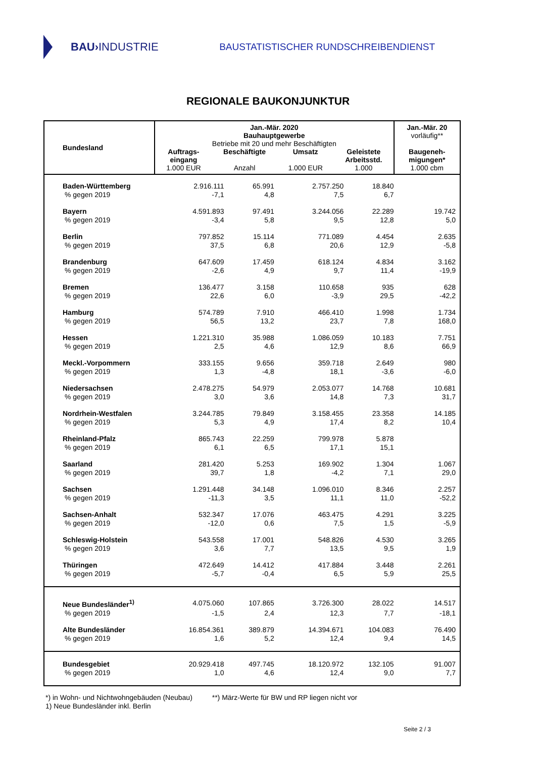BAU› INDUSTRIE
BAUSTATISTISCHER RUNDSCHREIBENDIENST
REGIONALE BAUKONJUNKTUR
| Bundesland | Jan.-Mär. 2020 Bauhauptgewerbe Betriebe mit 20 und mehr Beschäftigten Auftrags- eingang 1.000 EUR Beschäftigte Anzahl Umsatz 1.000 EUR Geleistete Arbeitsstd. 1.000 | | | | Jan.-Mär. 20 vorläufig** Baugeneh- migungen* 1.000 cbm |
| --- | --- | --- | --- | --- | --- |
| Baden-Württemberg | 2.916.111 | 65.991 | 2.757.250 | 18.840 | |
| % gegen 2019 | -7,1 | 4,8 | 7,5 | 6,7 | |
| Bayern | 4.591.893 | 97.491 | 3.244.056 | 22.289 | 19.742 |
| % gegen 2019 | -3,4 | 5,8 | 9,5 | 12,8 | 5,0 |
| Berlin | 797.852 | 15.114 | 771.089 | 4.454 | 2.635 |
| % gegen 2019 | 37,5 | 6,8 | 20,6 | 12,9 | -5,8 |
| Brandenburg | 647.609 | 17.459 | 618.124 | 4.834 | 3.162 |
| % gegen 2019 | -2,6 | 4,9 | 9,7 | 11,4 | -19,9 |
| Bremen | 136.477 | 3.158 | 110.658 | 935 | 628 |
| % gegen 2019 | 22,6 | 6,0 | -3,9 | 29,5 | -42,2 |
| Hamburg | 574.789 | 7.910 | 466.410 | 1.998 | 1.734 |
| % gegen 2019 | 56,5 | 13,2 | 23,7 | 7,8 | 168,0 |
| Hessen | 1.221.310 | 35.988 | 1.086.059 | 10.183 | 7.751 |
| % gegen 2019 | 2,5 | 4,6 | 12,9 | 8,6 | 66,9 |
| Meckl.-Vorpommern | 333.155 | 9.656 | 359.718 | 2.649 | 980 |
| % gegen 2019 | 1,3 | -4,8 | 18,1 | -3,6 | -6,0 |
| Niedersachsen | 2.478.275 | 54.979 | 2.053.077 | 14.768 | 10.681 |
| % gegen 2019 | 3,0 | 3,6 | 14,8 | 7,3 | 31,7 |
| Nordrhein-Westfalen | 3.244.785 | 79.849 | 3.158.455 | 23.358 | 14.185 |
| % gegen 2019 | 5,3 | 4,9 | 17,4 | 8,2 | 10,4 |
| Rheinland-Pfalz | 865.743 | 22.259 | 799.978 | 5.878 | |
| % gegen 2019 | 6,1 | 6,5 | 17,1 | 15,1 | |
| Saarland | 281.420 | 5.253 | 169.902 | 1.304 | 1.067 |
| % gegen 2019 | 39,7 | 1,8 | -4,2 | 7,1 | 29,0 |
| Sachsen | 1.291.448 | 34.148 | 1.096.010 | 8.346 | 2.257 |
| % gegen 2019 | -11,3 | 3,5 | 11,1 | 11,0 | -52,2 |
| Sachsen-Anhalt | 532.347 | 17.076 | 463.475 | 4.291 | 3.225 |
| % gegen 2019 | -12,0 | 0,6 | 7,5 | 1,5 | -5,9 |
| Schleswig-Holstein | 543.558 | 17.001 | 548.826 | 4.530 | 3.265 |
| % gegen 2019 | 3,6 | 7,7 | 13,5 | 9,5 | 1,9 |
| Thüringen | 472.649 | 14.412 | 417.884 | 3.448 | 2.261 |
| % gegen 2019 | -5,7 | -0,4 | 6,5 | 5,9 | 25,5 |
| Neue Bundesländer<sup>1)</sup> | 4.075.060 | 107.865 | 3.726.300 | 28.022 | 14.517 |
| % gegen 2019 | -1,5 | 2,4 | 12,3 | 7,7 | -18,1 |
| Alte Bundesländer | 16.854.361 | 389.879 | 14.394.671 | 104.083 | 76.490 |
| % gegen 2019 | 1,6 | 5,2 | 12,4 | 9,4 | 14,5 |
| Bundesgebiet | 20.929.418 | 497.745 | 18.120.972 | 132.105 | 91.007 |
| % gegen 2019 | 1,0 | 4,6 | 12,4 | 9,0 | 7,7 |
*) in Wohn- und Nichtwohngebäuden (Neubau) **) März-Werte für BW und RP liegen nicht vor
1) Neue Bundesländer inkl. Berlin
Seite 2 / 3